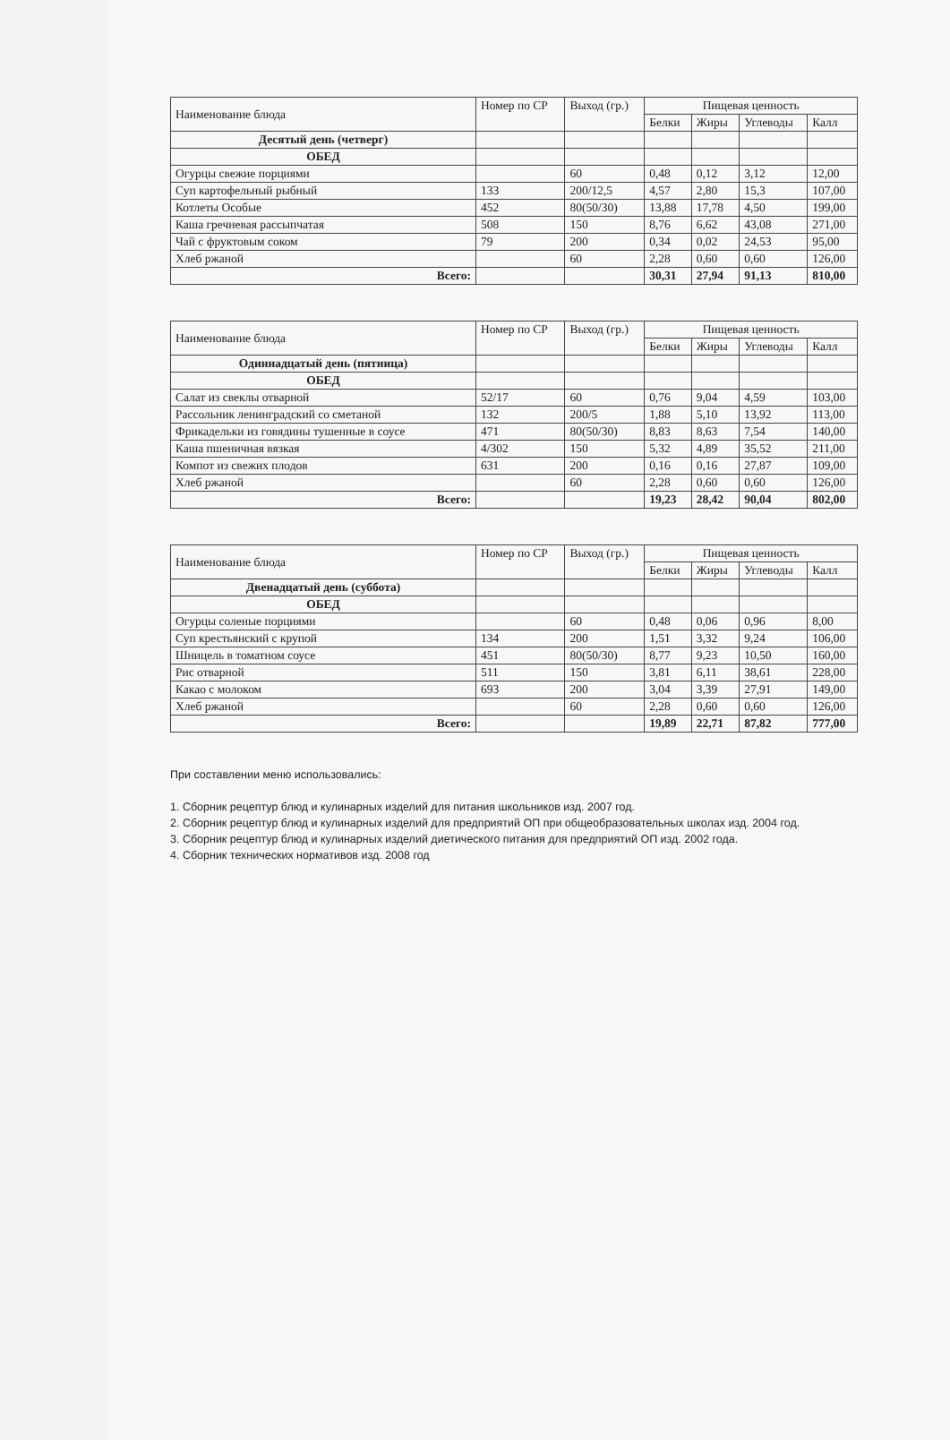| Наименование блюда | Номер по СР | Выход (гр.) | Пищевая ценность | | | |
| --- | --- | --- | --- | --- | --- | --- |
| | | | Белки | Жиры | Углеводы | Калл |
| Десятый день (четверг) | | | | | | |
| ОБЕД | | | | | | |
| Огурцы свежие порциями | | 60 | 0,48 | 0,12 | 3,12 | 12,00 |
| Суп картофельный рыбный | 133 | 200/12,5 | 4,57 | 2,80 | 15,3 | 107,00 |
| Котлеты Особые | 452 | 80(50/30) | 13,88 | 17,78 | 4,50 | 199,00 |
| Каша гречневая рассыпчатая | 508 | 150 | 8,76 | 6,62 | 43,08 | 271,00 |
| Чай с фруктовым соком | 79 | 200 | 0,34 | 0,02 | 24,53 | 95,00 |
| Хлеб ржаной | | 60 | 2,28 | 0,60 | 0,60 | 126,00 |
| Всего: | | | 30,31 | 27,94 | 91,13 | 810,00 |
| Наименование блюда | Номер по СР | Выход (гр.) | Пищевая ценность | | | |
| --- | --- | --- | --- | --- | --- | --- |
| | | | Белки | Жиры | Углеводы | Калл |
| Одиннадцатый день (пятница) | | | | | | |
| ОБЕД | | | | | | |
| Салат из свеклы отварной | 52/17 | 60 | 0,76 | 9,04 | 4,59 | 103,00 |
| Рассольник ленинградский со сметаной | 132 | 200/5 | 1,88 | 5,10 | 13,92 | 113,00 |
| Фрикадельки из говядины тушенные в соусе | 471 | 80(50/30) | 8,83 | 8,63 | 7,54 | 140,00 |
| Каша пшеничная вязкая | 4/302 | 150 | 5,32 | 4,89 | 35,52 | 211,00 |
| Компот из свежих плодов | 631 | 200 | 0,16 | 0,16 | 27,87 | 109,00 |
| Хлеб ржаной | | 60 | 2,28 | 0,60 | 0,60 | 126,00 |
| Всего: | | | 19,23 | 28,42 | 90,04 | 802,00 |
| Наименование блюда | Номер по СР | Выход (гр.) | Пищевая ценность | | | |
| --- | --- | --- | --- | --- | --- | --- |
| | | | Белки | Жиры | Углеводы | Калл |
| Двенадцатый день (суббота) | | | | | | |
| ОБЕД | | | | | | |
| Огурцы соленые порциями | | 60 | 0,48 | 0,06 | 0,96 | 8,00 |
| Суп крестьянский с крупой | 134 | 200 | 1,51 | 3,32 | 9,24 | 106,00 |
| Шницель в томатном соусе | 451 | 80(50/30) | 8,77 | 9,23 | 10,50 | 160,00 |
| Рис отварной | 511 | 150 | 3,81 | 6,11 | 38,61 | 228,00 |
| Какао с молоком | 693 | 200 | 3,04 | 3,39 | 27,91 | 149,00 |
| Хлеб ржаной | | 60 | 2,28 | 0,60 | 0,60 | 126,00 |
| Всего: | | | 19,89 | 22,71 | 87,82 | 777,00 |
При составлении меню использовались:
1. Сборник рецептур блюд и кулинарных изделий для питания школьников изд. 2007 год.
2. Сборник рецептур блюд и кулинарных изделий для предприятий ОП при общеобразовательных школах изд. 2004 год.
3. Сборник рецептур блюд и кулинарных изделий диетического питания для предприятий ОП изд. 2002 года.
4. Сборник технических нормативов изд. 2008 год